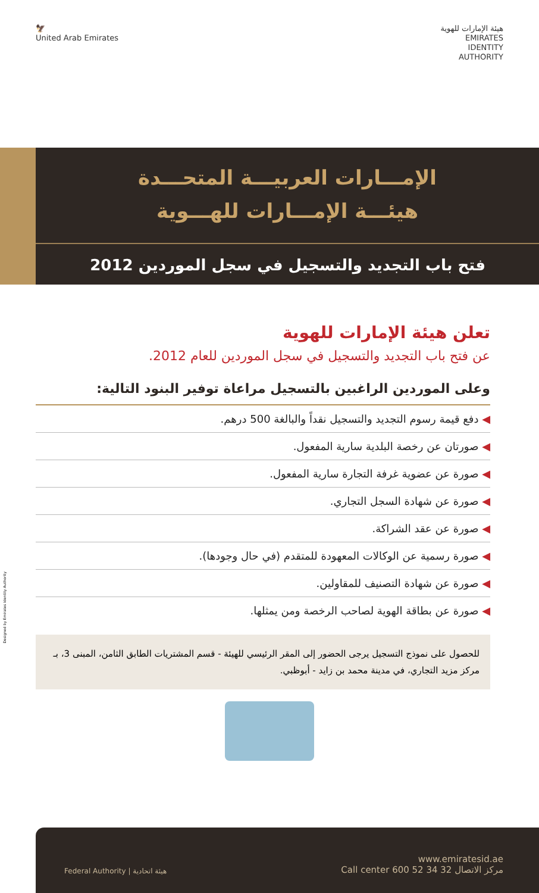🦅
United Arab Emirates
هيئة الإمارات للهوية
EMIRATES
IDENTITY
AUTHORITY
الإمـــارات العربيـــة المتحـــدة
هيئـــة الإمـــارات للهـــوية
فتح باب التجديد والتسجيل في سجل الموردين 2012
تعلن هيئة الإمارات للهوية
عن فتح باب التجديد والتسجيل في سجل الموردين للعام 2012.
وعلى الموردين الراغبين بالتسجيل مراعاة توفير البنود التالية:
◀ دفع قيمة رسوم التجديد والتسجيل نقداً والبالغة 500 درهم.
◀ صورتان عن رخصة البلدية سارية المفعول.
◀ صورة عن عضوية غرفة التجارة سارية المفعول.
◀ صورة عن شهادة السجل التجاري.
◀ صورة عن عقد الشراكة.
◀ صورة رسمية عن الوكالات المعهودة للمتقدم (في حال وجودها).
◀ صورة عن شهادة التصنيف للمقاولين.
◀ صورة عن بطاقة الهوية لصاحب الرخصة ومن يمثلها.
للحصول على نموذج التسجيل يرجى الحضور إلى المقر الرئيسي للهيئة - قسم المشتريات الطابق الثامن، المبنى 3، بـ مركز مزيد التجاري، في مدينة محمد بن زايد - أبوظبي.
Designed by Emirates Identity Authority
Federal Authority | هيئة اتحادية
www.emiratesid.ae
Call center 600 52 34 32 مركز الاتصال